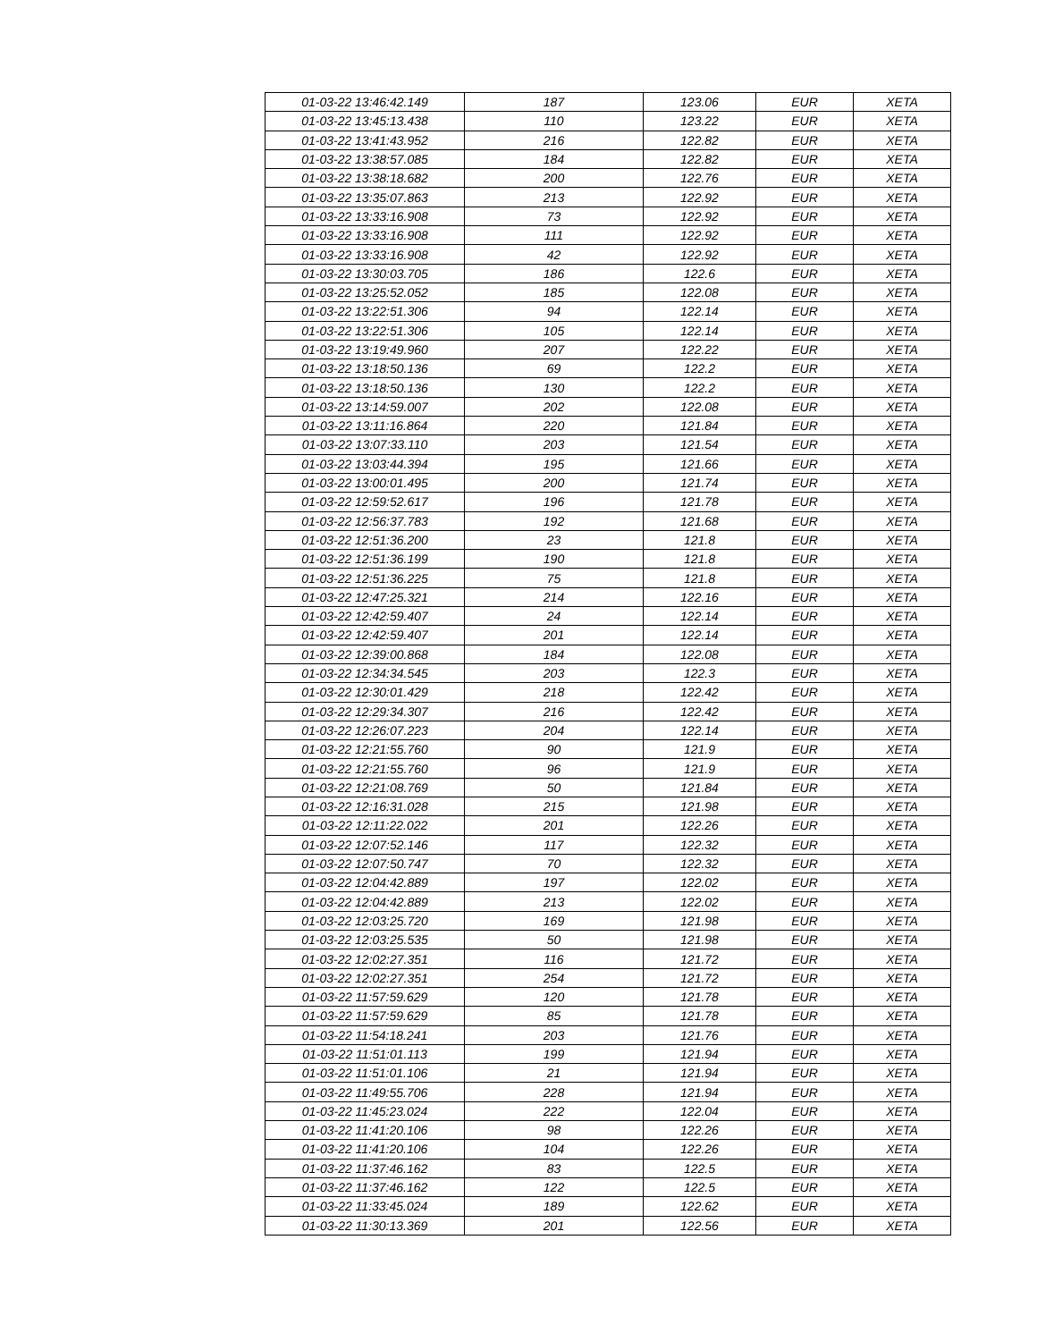| 01-03-22 13:46:42.149 | 187 | 123.06 | EUR | XETA |
| 01-03-22 13:45:13.438 | 110 | 123.22 | EUR | XETA |
| 01-03-22 13:41:43.952 | 216 | 122.82 | EUR | XETA |
| 01-03-22 13:38:57.085 | 184 | 122.82 | EUR | XETA |
| 01-03-22 13:38:18.682 | 200 | 122.76 | EUR | XETA |
| 01-03-22 13:35:07.863 | 213 | 122.92 | EUR | XETA |
| 01-03-22 13:33:16.908 | 73 | 122.92 | EUR | XETA |
| 01-03-22 13:33:16.908 | 111 | 122.92 | EUR | XETA |
| 01-03-22 13:33:16.908 | 42 | 122.92 | EUR | XETA |
| 01-03-22 13:30:03.705 | 186 | 122.6 | EUR | XETA |
| 01-03-22 13:25:52.052 | 185 | 122.08 | EUR | XETA |
| 01-03-22 13:22:51.306 | 94 | 122.14 | EUR | XETA |
| 01-03-22 13:22:51.306 | 105 | 122.14 | EUR | XETA |
| 01-03-22 13:19:49.960 | 207 | 122.22 | EUR | XETA |
| 01-03-22 13:18:50.136 | 69 | 122.2 | EUR | XETA |
| 01-03-22 13:18:50.136 | 130 | 122.2 | EUR | XETA |
| 01-03-22 13:14:59.007 | 202 | 122.08 | EUR | XETA |
| 01-03-22 13:11:16.864 | 220 | 121.84 | EUR | XETA |
| 01-03-22 13:07:33.110 | 203 | 121.54 | EUR | XETA |
| 01-03-22 13:03:44.394 | 195 | 121.66 | EUR | XETA |
| 01-03-22 13:00:01.495 | 200 | 121.74 | EUR | XETA |
| 01-03-22 12:59:52.617 | 196 | 121.78 | EUR | XETA |
| 01-03-22 12:56:37.783 | 192 | 121.68 | EUR | XETA |
| 01-03-22 12:51:36.200 | 23 | 121.8 | EUR | XETA |
| 01-03-22 12:51:36.199 | 190 | 121.8 | EUR | XETA |
| 01-03-22 12:51:36.225 | 75 | 121.8 | EUR | XETA |
| 01-03-22 12:47:25.321 | 214 | 122.16 | EUR | XETA |
| 01-03-22 12:42:59.407 | 24 | 122.14 | EUR | XETA |
| 01-03-22 12:42:59.407 | 201 | 122.14 | EUR | XETA |
| 01-03-22 12:39:00.868 | 184 | 122.08 | EUR | XETA |
| 01-03-22 12:34:34.545 | 203 | 122.3 | EUR | XETA |
| 01-03-22 12:30:01.429 | 218 | 122.42 | EUR | XETA |
| 01-03-22 12:29:34.307 | 216 | 122.42 | EUR | XETA |
| 01-03-22 12:26:07.223 | 204 | 122.14 | EUR | XETA |
| 01-03-22 12:21:55.760 | 90 | 121.9 | EUR | XETA |
| 01-03-22 12:21:55.760 | 96 | 121.9 | EUR | XETA |
| 01-03-22 12:21:08.769 | 50 | 121.84 | EUR | XETA |
| 01-03-22 12:16:31.028 | 215 | 121.98 | EUR | XETA |
| 01-03-22 12:11:22.022 | 201 | 122.26 | EUR | XETA |
| 01-03-22 12:07:52.146 | 117 | 122.32 | EUR | XETA |
| 01-03-22 12:07:50.747 | 70 | 122.32 | EUR | XETA |
| 01-03-22 12:04:42.889 | 197 | 122.02 | EUR | XETA |
| 01-03-22 12:04:42.889 | 213 | 122.02 | EUR | XETA |
| 01-03-22 12:03:25.720 | 169 | 121.98 | EUR | XETA |
| 01-03-22 12:03:25.535 | 50 | 121.98 | EUR | XETA |
| 01-03-22 12:02:27.351 | 116 | 121.72 | EUR | XETA |
| 01-03-22 12:02:27.351 | 254 | 121.72 | EUR | XETA |
| 01-03-22 11:57:59.629 | 120 | 121.78 | EUR | XETA |
| 01-03-22 11:57:59.629 | 85 | 121.78 | EUR | XETA |
| 01-03-22 11:54:18.241 | 203 | 121.76 | EUR | XETA |
| 01-03-22 11:51:01.113 | 199 | 121.94 | EUR | XETA |
| 01-03-22 11:51:01.106 | 21 | 121.94 | EUR | XETA |
| 01-03-22 11:49:55.706 | 228 | 121.94 | EUR | XETA |
| 01-03-22 11:45:23.024 | 222 | 122.04 | EUR | XETA |
| 01-03-22 11:41:20.106 | 98 | 122.26 | EUR | XETA |
| 01-03-22 11:41:20.106 | 104 | 122.26 | EUR | XETA |
| 01-03-22 11:37:46.162 | 83 | 122.5 | EUR | XETA |
| 01-03-22 11:37:46.162 | 122 | 122.5 | EUR | XETA |
| 01-03-22 11:33:45.024 | 189 | 122.62 | EUR | XETA |
| 01-03-22 11:30:13.369 | 201 | 122.56 | EUR | XETA |